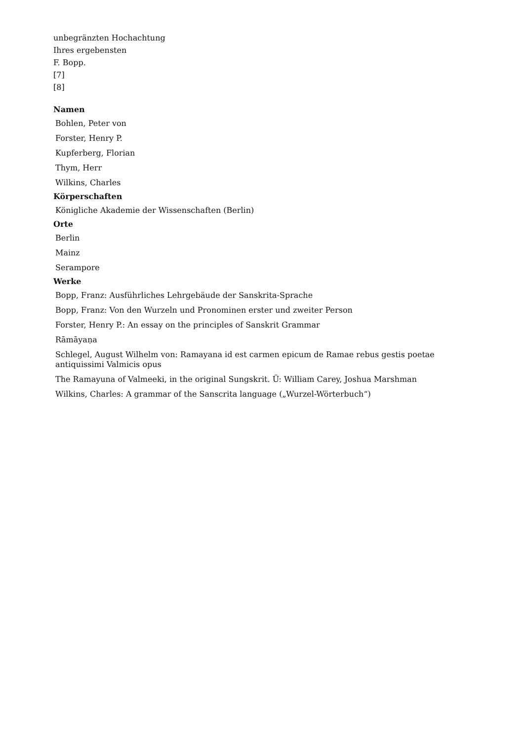unbegränzten Hochachtung
Ihres ergebensten
F. Bopp.
[7]
[8]
Namen
Bohlen, Peter von
Forster, Henry P.
Kupferberg, Florian
Thym, Herr
Wilkins, Charles
Körperschaften
Königliche Akademie der Wissenschaften (Berlin)
Orte
Berlin
Mainz
Serampore
Werke
Bopp, Franz: Ausführliches Lehrgebäude der Sanskrita-Sprache
Bopp, Franz: Von den Wurzeln und Pronominen erster und zweiter Person
Forster, Henry P.: An essay on the principles of Sanskrit Grammar
Rāmāyaṇa
Schlegel, August Wilhelm von: Ramayana id est carmen epicum de Ramae rebus gestis poetae antiquissimi Valmicis opus
The Ramayuna of Valmeeki, in the original Sungskrit. Ü: William Carey, Joshua Marshman
Wilkins, Charles: A grammar of the Sanscrita language („Wurzel-Wörterbuch“)